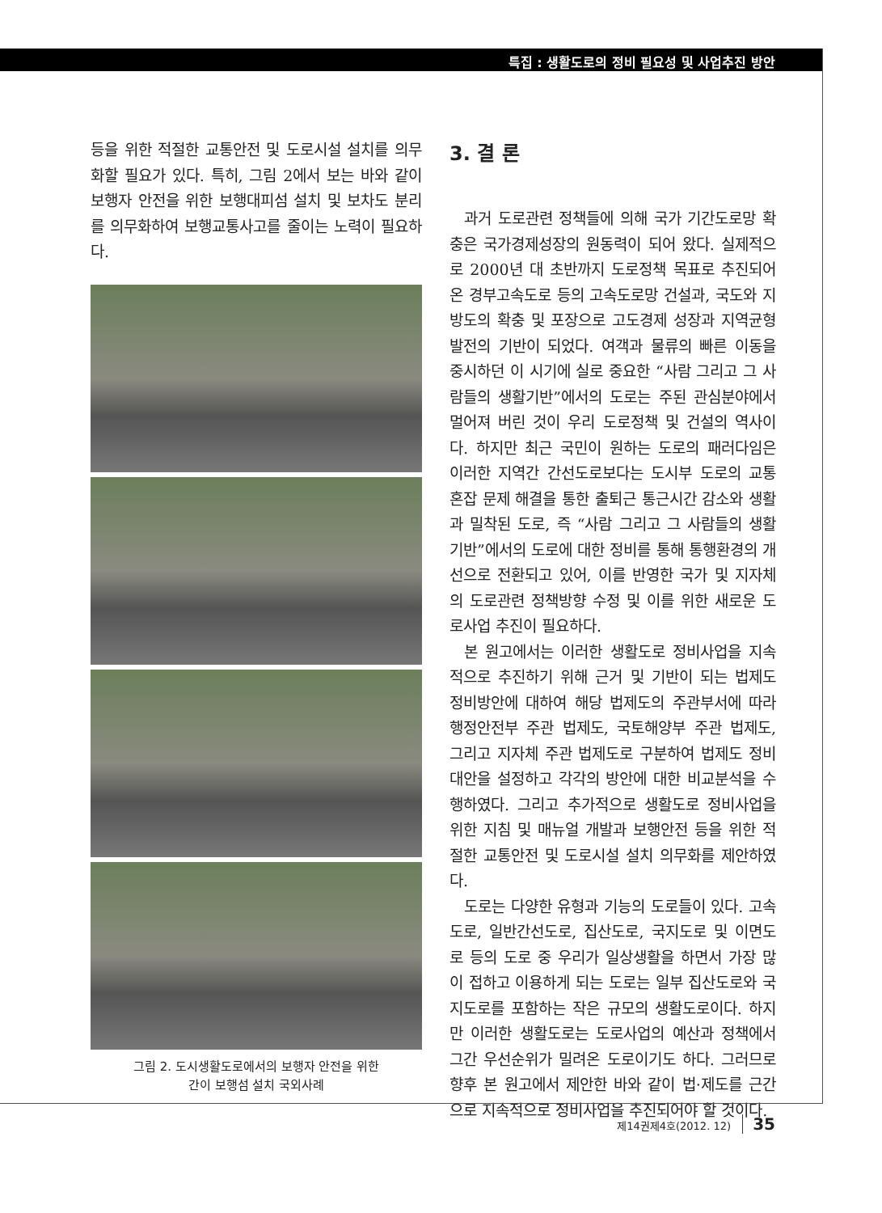특집 : 생활도로의 정비 필요성 및 사업추진 방안
등을 위한 적절한 교통안전 및 도로시설 설치를 의무화할 필요가 있다. 특히, 그림 2에서 보는 바와 같이 보행자 안전을 위한 보행대피섬 설치 및 보차도 분리를 의무화하여 보행교통사고를 줄이는 노력이 필요하다.
그림 2. 도시생활도로에서의 보행자 안전을 위한
간이 보행섬 설치 국외사례
3. 결 론
과거 도로관련 정책들에 의해 국가 기간도로망 확충은 국가경제성장의 원동력이 되어 왔다. 실제적으로 2000년 대 초반까지 도로정책 목표로 추진되어온 경부고속도로 등의 고속도로망 건설과, 국도와 지방도의 확충 및 포장으로 고도경제 성장과 지역균형발전의 기반이 되었다. 여객과 물류의 빠른 이동을 중시하던 이 시기에 실로 중요한 “사람 그리고 그 사람들의 생활기반”에서의 도로는 주된 관심분야에서 멀어져 버린 것이 우리 도로정책 및 건설의 역사이다. 하지만 최근 국민이 원하는 도로의 패러다임은 이러한 지역간 간선도로보다는 도시부 도로의 교통혼잡 문제 해결을 통한 출퇴근 통근시간 감소와 생활과 밀착된 도로, 즉 “사람 그리고 그 사람들의 생활기반”에서의 도로에 대한 정비를 통해 통행환경의 개선으로 전환되고 있어, 이를 반영한 국가 및 지자체의 도로관련 정책방향 수정 및 이를 위한 새로운 도로사업 추진이 필요하다.
본 원고에서는 이러한 생활도로 정비사업을 지속적으로 추진하기 위해 근거 및 기반이 되는 법제도 정비방안에 대하여 해당 법제도의 주관부서에 따라 행정안전부 주관 법제도, 국토해양부 주관 법제도, 그리고 지자체 주관 법제도로 구분하여 법제도 정비대안을 설정하고 각각의 방안에 대한 비교분석을 수행하였다. 그리고 추가적으로 생활도로 정비사업을 위한 지침 및 매뉴얼 개발과 보행안전 등을 위한 적절한 교통안전 및 도로시설 설치 의무화를 제안하였다.
도로는 다양한 유형과 기능의 도로들이 있다. 고속도로, 일반간선도로, 집산도로, 국지도로 및 이면도로 등의 도로 중 우리가 일상생활을 하면서 가장 많이 접하고 이용하게 되는 도로는 일부 집산도로와 국지도로를 포함하는 작은 규모의 생활도로이다. 하지만 이러한 생활도로는 도로사업의 예산과 정책에서 그간 우선순위가 밀려온 도로이기도 하다. 그러므로 향후 본 원고에서 제안한 바와 같이 법·제도를 근간으로 지속적으로 정비사업을 추진되어야 할 것이다.
제14권제4호(2012. 12) 35